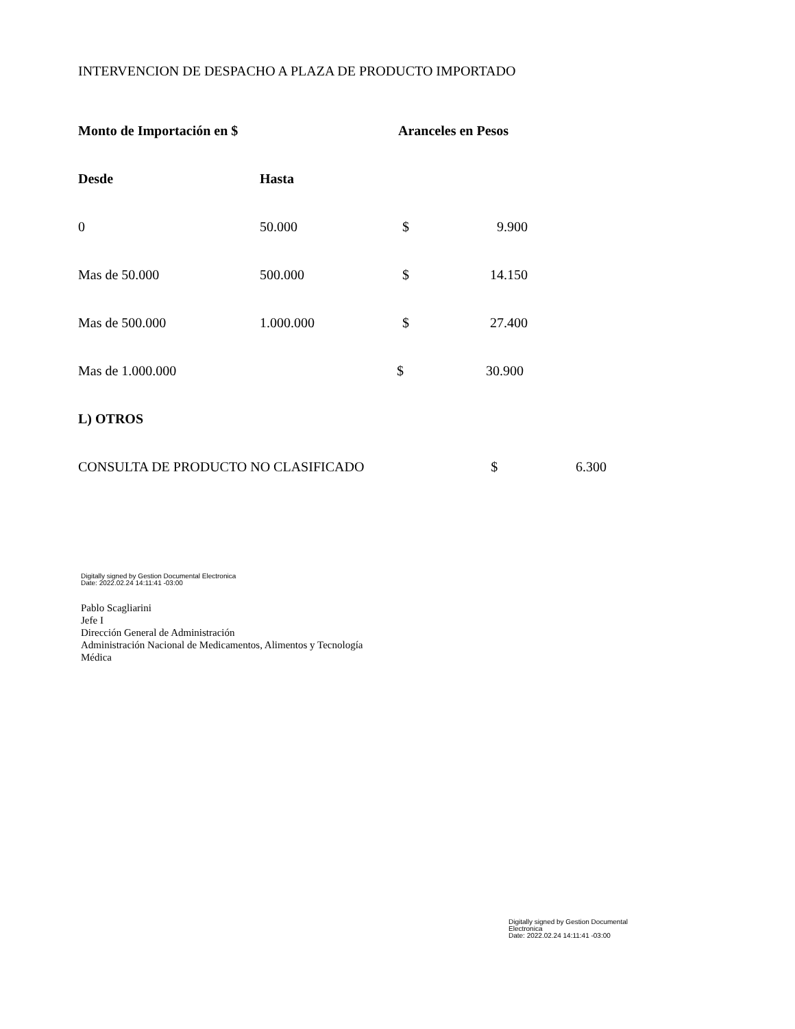INTERVENCION DE DESPACHO A PLAZA DE PRODUCTO IMPORTADO
| Monto de Importación en $ | | Aranceles en Pesos | | |
| --- | --- | --- | --- | --- |
| Desde | Hasta | | | |
| 0 | 50.000 | $ | 9.900 | |
| Mas de 50.000 | 500.000 | $ | 14.150 | |
| Mas de 500.000 | 1.000.000 | $ | 27.400 | |
| Mas de 1.000.000 | | $ | 30.900 | |
| L) OTROS | | | | |
| CONSULTA DE PRODUCTO NO CLASIFICADO $ | | | | 6.300 |
Digitally signed by Gestion Documental Electronica
Date: 2022.02.24 14:11:41 -03:00
Pablo Scagliarini
Jefe I
Dirección General de Administración
Administración Nacional de Medicamentos, Alimentos y Tecnología
Médica
Digitally signed by Gestion Documental
Electronica
Date: 2022.02.24 14:11:41 -03:00